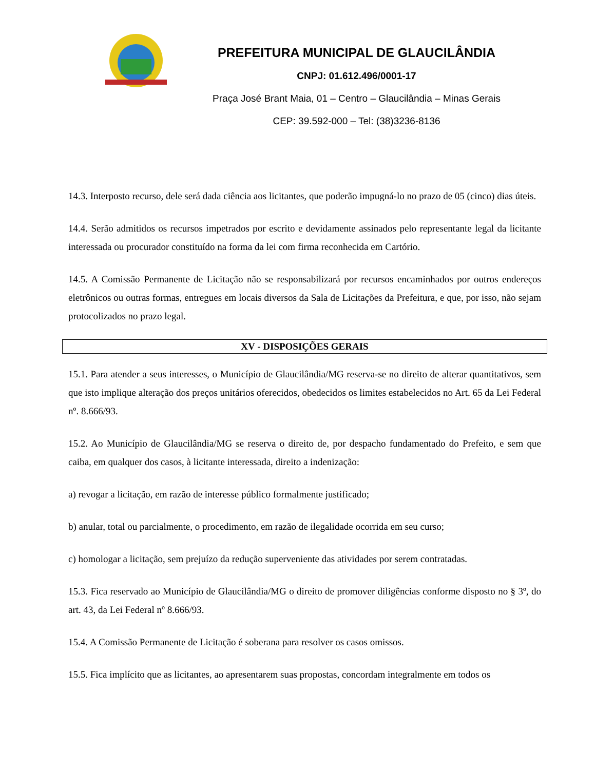PREFEITURA MUNICIPAL DE GLAUCILÂNDIA
CNPJ: 01.612.496/0001-17
Praça José Brant Maia, 01 – Centro – Glaucilândia – Minas Gerais
CEP: 39.592-000 – Tel: (38)3236-8136
14.3. Interposto recurso, dele será dada ciência aos licitantes, que poderão impugná-lo no prazo de 05 (cinco) dias úteis.
14.4. Serão admitidos os recursos impetrados por escrito e devidamente assinados pelo representante legal da licitante interessada ou procurador constituído na forma da lei com firma reconhecida em Cartório.
14.5. A Comissão Permanente de Licitação não se responsabilizará por recursos encaminhados por outros endereços eletrônicos ou outras formas, entregues em locais diversos da Sala de Licitações da Prefeitura, e que, por isso, não sejam protocolizados no prazo legal.
XV - DISPOSIÇÕES GERAIS
15.1. Para atender a seus interesses, o Município de Glaucilândia/MG reserva-se no direito de alterar quantitativos, sem que isto implique alteração dos preços unitários oferecidos, obedecidos os limites estabelecidos no Art. 65 da Lei Federal nº. 8.666/93.
15.2. Ao Município de Glaucilândia/MG se reserva o direito de, por despacho fundamentado do Prefeito, e sem que caiba, em qualquer dos casos, à licitante interessada, direito a indenização:
a) revogar a licitação, em razão de interesse público formalmente justificado;
b) anular, total ou parcialmente, o procedimento, em razão de ilegalidade ocorrida em seu curso;
c) homologar a licitação, sem prejuízo da redução superveniente das atividades por serem contratadas.
15.3. Fica reservado ao Município de Glaucilândia/MG o direito de promover diligências conforme disposto no § 3º, do art. 43, da Lei Federal nº 8.666/93.
15.4. A Comissão Permanente de Licitação é soberana para resolver os casos omissos.
15.5. Fica implícito que as licitantes, ao apresentarem suas propostas, concordam integralmente em todos os